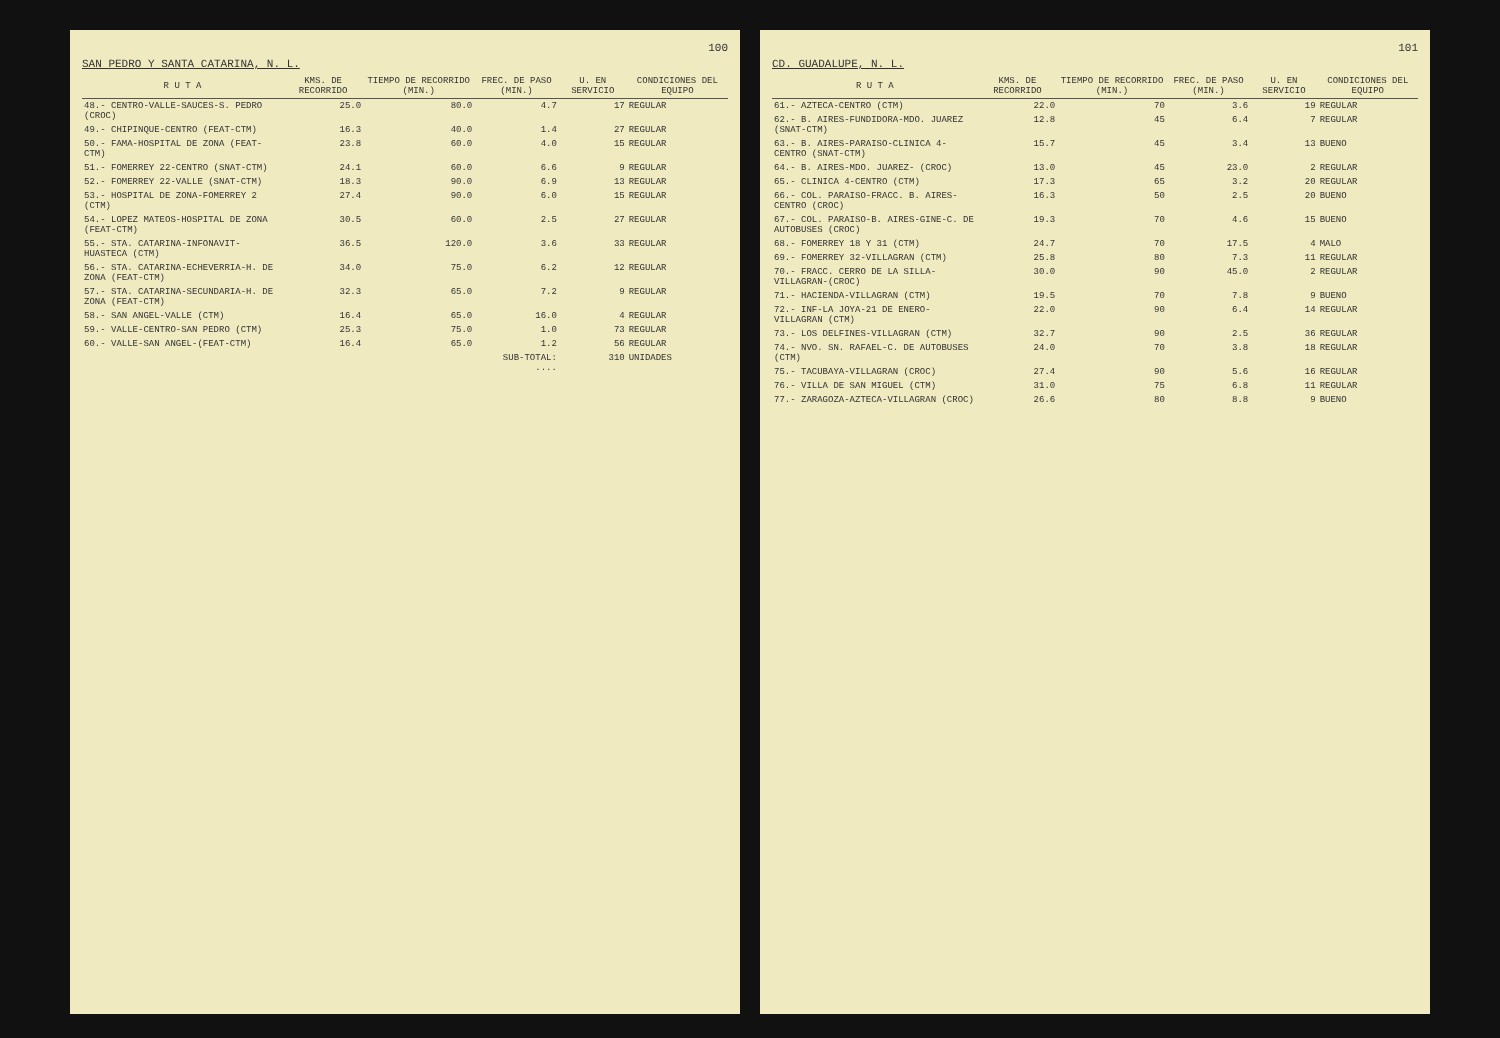100
SAN PEDRO Y SANTA CATARINA, N. L.
| R U T A | KMS. DE RECORRIDO | TIEMPO DE RECORRIDO (MIN.) | FREC. DE PASO (MIN.) | U. EN SERVICIO | CONDICIONES DEL EQUIPO |
| --- | --- | --- | --- | --- | --- |
| 48.- CENTRO-VALLE-SAUCES-S. PEDRO (CROC) | 25.0 | 80.0 | 4.7 | 17 | REGULAR |
| 49.- CHIPINQUE-CENTRO (FEAT-CTM) | 16.3 | 40.0 | 1.4 | 27 | REGULAR |
| 50.- FAMA-HOSPITAL DE ZONA (FEAT-CTM) | 23.8 | 60.0 | 4.0 | 15 | REGULAR |
| 51.- FOMERREY 22-CENTRO (SNAT-CTM) | 24.1 | 60.0 | 6.6 | 9 | REGULAR |
| 52.- FOMERREY 22-VALLE (SNAT-CTM) | 18.3 | 90.0 | 6.9 | 13 | REGULAR |
| 53.- HOSPITAL DE ZONA-FOMERREY 2 (CTM) | 27.4 | 90.0 | 6.0 | 15 | REGULAR |
| 54.- LOPEZ MATEOS-HOSPITAL DE ZONA (FEAT-CTM) | 30.5 | 60.0 | 2.5 | 27 | REGULAR |
| 55.- STA. CATARINA-INFONAVIT-HUASTECA (CTM) | 36.5 | 120.0 | 3.6 | 33 | REGULAR |
| 56.- STA. CATARINA-ECHEVERRIA-H. DE ZONA (FEAT-CTM) | 34.0 | 75.0 | 6.2 | 12 | REGULAR |
| 57.- STA. CATARINA-SECUNDARIA-H. DE ZONA (FEAT-CTM) | 32.3 | 65.0 | 7.2 | 9 | REGULAR |
| 58.- SAN ANGEL-VALLE (CTM) | 16.4 | 65.0 | 16.0 | 4 | REGULAR |
| 59.- VALLE-CENTRO-SAN PEDRO (CTM) | 25.3 | 75.0 | 1.0 | 73 | REGULAR |
| 60.- VALLE-SAN ANGEL-(FEAT-CTM) | 16.4 | 65.0 | 1.2 | 56 | REGULAR |
| | | | SUB-TOTAL: .... | 310 | UNIDADES |
101
CD. GUADALUPE, N. L.
| R U T A | KMS. DE RECORRIDO | TIEMPO DE RECORRIDO (MIN.) | FREC. DE PASO (MIN.) | U. EN SERVICIO | CONDICIONES DEL EQUIPO |
| --- | --- | --- | --- | --- | --- |
| 61.- AZTECA-CENTRO (CTM) | 22.0 | 70 | 3.6 | 19 | REGULAR |
| 62.- B. AIRES-FUNDIDORA-MDO. JUAREZ (SNAT-CTM) | 12.8 | 45 | 6.4 | 7 | REGULAR |
| 63.- B. AIRES-PARAISO-CLINICA 4-CENTRO (SNAT-CTM) | 15.7 | 45 | 3.4 | 13 | BUENO |
| 64.- B. AIRES-MDO. JUAREZ- (CROC) | 13.0 | 45 | 23.0 | 2 | REGULAR |
| 65.- CLINICA 4-CENTRO (CTM) | 17.3 | 65 | 3.2 | 20 | REGULAR |
| 66.- COL. PARAISO-FRACC. B. AIRES-CENTRO (CROC) | 16.3 | 50 | 2.5 | 20 | BUENO |
| 67.- COL. PARAISO-B. AIRES-GINE-C. DE AUTOBUSES (CROC) | 19.3 | 70 | 4.6 | 15 | BUENO |
| 68.- FOMERREY 18 Y 31 (CTM) | 24.7 | 70 | 17.5 | 4 | MALO |
| 69.- FOMERREY 32-VILLAGRAN (CTM) | 25.8 | 80 | 7.3 | 11 | REGULAR |
| 70.- FRACC. CERRO DE LA SILLA-VILLAGRAN-(CROC) | 30.0 | 90 | 45.0 | 2 | REGULAR |
| 71.- HACIENDA-VILLAGRAN (CTM) | 19.5 | 70 | 7.8 | 9 | BUENO |
| 72.- INF-LA JOYA-21 DE ENERO-VILLAGRAN (CTM) | 22.0 | 90 | 6.4 | 14 | REGULAR |
| 73.- LOS DELFINES-VILLAGRAN (CTM) | 32.7 | 90 | 2.5 | 36 | REGULAR |
| 74.- NVO. SN. RAFAEL-C. DE AUTOBUSES (CTM) | 24.0 | 70 | 3.8 | 18 | REGULAR |
| 75.- TACUBAYA-VILLAGRAN (CROC) | 27.4 | 90 | 5.6 | 16 | REGULAR |
| 76.- VILLA DE SAN MIGUEL (CTM) | 31.0 | 75 | 6.8 | 11 | REGULAR |
| 77.- ZARAGOZA-AZTECA-VILLAGRAN (CROC) | 26.6 | 80 | 8.8 | 9 | BUENO |